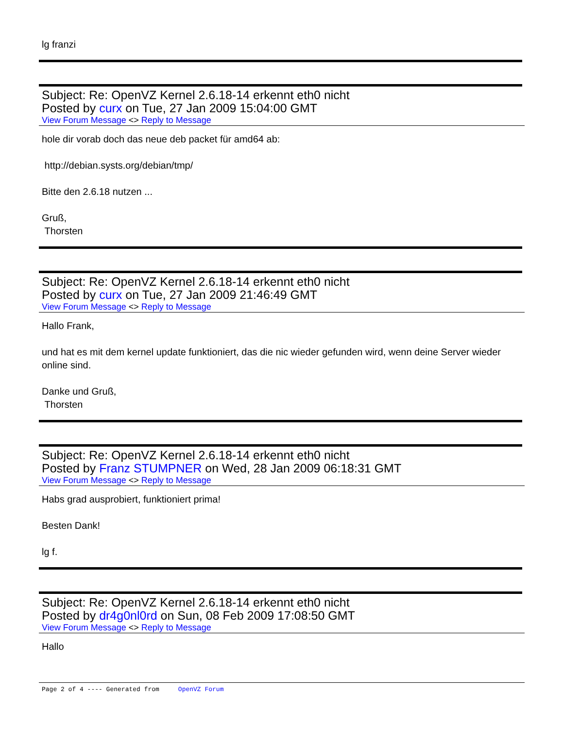lg franzi
Subject: Re: OpenVZ Kernel 2.6.18-14 erkennt eth0 nicht
Posted by curx on Tue, 27 Jan 2009 15:04:00 GMT
View Forum Message <> Reply to Message
hole dir vorab doch das neue deb packet für amd64 ab:
http://debian.systs.org/debian/tmp/
Bitte den 2.6.18 nutzen ...
Gruß,
Thorsten
Subject: Re: OpenVZ Kernel 2.6.18-14 erkennt eth0 nicht
Posted by curx on Tue, 27 Jan 2009 21:46:49 GMT
View Forum Message <> Reply to Message
Hallo Frank,
und hat es mit dem kernel update funktioniert, das die nic wieder gefunden wird, wenn deine Server wieder online sind.
Danke und Gruß,
Thorsten
Subject: Re: OpenVZ Kernel 2.6.18-14 erkennt eth0 nicht
Posted by Franz STUMPNER on Wed, 28 Jan 2009 06:18:31 GMT
View Forum Message <> Reply to Message
Habs grad ausprobiert, funktioniert prima!
Besten Dank!
lg f.
Subject: Re: OpenVZ Kernel 2.6.18-14 erkennt eth0 nicht
Posted by dr4g0nl0rd on Sun, 08 Feb 2009 17:08:50 GMT
View Forum Message <> Reply to Message
Hallo
Page 2 of 4 ---- Generated from OpenVZ Forum